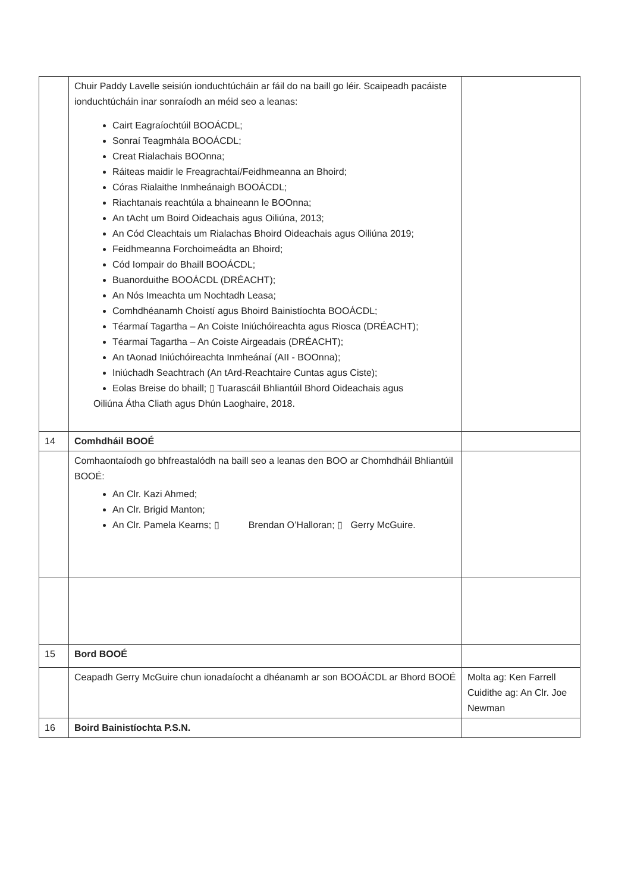| | Chuir Paddy Lavelle seisiún ionduchtúcháin ar fáil do na baill go léir. Scaipeadh pacáiste ionduchtúcháin inar sonraíodh an méid seo a leanas: Cairt Eagraíochtúil BOOÁCDL; Sonraí Teagmhála BOOÁCDL; Creat Rialachais BOOnna; Ráiteas maidir le Freagrachtaí/Feidhmeanna an Bhoird; Córas Rialaithe Inmheánaigh BOOÁCDL; Riachtanais reachtúla a bhaineann le BOOnna; An tAcht um Boird Oideachais agus Oiliúna, 2013; An Cód Cleachtais um Rialachas Bhoird Oideachais agus Oiliúna 2019; Feidhmeanna Forchoimeádta an Bhoird; Cód Iompair do Bhaill BOOÁCDL; Buanorduithe BOOÁCDL (DRÉACHT); An Nós Imeachta um Nochtadh Leasa; Comhdhéanamh Choistí agus Bhoird Bainistíochta BOOÁCDL; Téarmaí Tagartha – An Coiste Iniúchóireachta agus Riosca (DRÉACHT); Téarmaí Tagartha – An Coiste Airgeadais (DRÉACHT); An tAonad Iniúchóireachta Inmheánaí (AII - BOOnna); Iniúchadh Seachtrach (An tArd-Reachtaire Cuntas agus Ciste); Eolas Breise do bhaill; ▯ Tuarascáil Bhliantúil Bhord Oideachais agus Oiliúna Átha Cliath agus Dhún Laoghaire, 2018. | |
| 14 | Comhdháil BOOÉ | |
| | Comhaontaíodh go bhfreastalódh na baill seo a leanas den BOO ar Chomhdháil Bhliantúil BOOÉ: An Clr. Kazi Ahmed; An Clr. Brigid Manton; An Clr. Pamela Kearns; ▯ Brendan O’Halloran; ▯ Gerry McGuire. | |
| 15 | Bord BOOÉ | |
| | Ceapadh Gerry McGuire chun ionadaíocht a dhéanamh ar son BOOÁCDL ar Bhord BOOÉ | Molta ag: Ken Farrell Cuidithe ag: An Clr. Joe Newman |
| 16 | Boird Bainistíochta P.S.N. | |